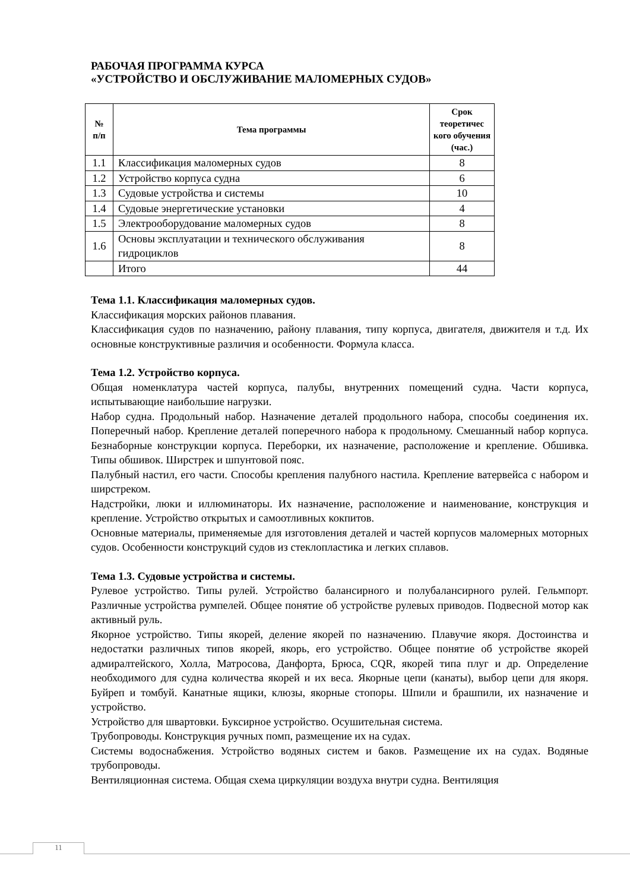РАБОЧАЯ ПРОГРАММА КУРСА
«УСТРОЙСТВО И ОБСЛУЖИВАНИЕ МАЛОМЕРНЫХ СУДОВ»
| № п/п | Тема программы | Срок теоретичес кого обучения (час.) |
| --- | --- | --- |
| 1.1 | Классификация маломерных судов | 8 |
| 1.2 | Устройство корпуса судна | 6 |
| 1.3 | Судовые устройства и системы | 10 |
| 1.4 | Судовые энергетические установки | 4 |
| 1.5 | Электрооборудование маломерных судов | 8 |
| 1.6 | Основы эксплуатации и технического обслуживания гидроциклов | 8 |
| | Итого | 44 |
Тема 1.1. Классификация маломерных судов.
Классификация морских районов плавания.
Классификация судов по назначению, району плавания, типу корпуса, двигателя, движителя и т.д. Их основные конструктивные различия и особенности. Формула класса.
Тема 1.2. Устройство корпуса.
Общая номенклатура частей корпуса, палубы, внутренних помещений судна. Части корпуса, испытывающие наибольшие нагрузки.
Набор судна. Продольный набор. Назначение деталей продольного набора, способы соединения их. Поперечный набор. Крепление деталей поперечного набора к продольному. Смешанный набор корпуса. Безнаборные конструкции корпуса. Переборки, их назначение, расположение и крепление. Обшивка. Типы обшивок. Ширстрек и шпунтовой пояс.
Палубный настил, его части. Способы крепления палубного настила. Крепление ватервейса с набором и ширстреком.
Надстройки, люки и иллюминаторы. Их назначение, расположение и наименование, конструкция и крепление. Устройство открытых и самоотливных кокпитов.
Основные материалы, применяемые для изготовления деталей и частей корпусов маломерных моторных судов. Особенности конструкций судов из стеклопластика и легких сплавов.
Тема 1.3. Судовые устройства и системы.
Рулевое устройство. Типы рулей. Устройство балансирного и полубалансирного рулей. Гельмпорт. Различные устройства румпелей. Общее понятие об устройстве рулевых приводов. Подвесной мотор как активный руль.
Якорное устройство. Типы якорей, деление якорей по назначению. Плавучие якоря. Достоинства и недостатки различных типов якорей, якорь, его устройство. Общее понятие об устройстве якорей адмиралтейского, Холла, Матросова, Данфорта, Брюса, CQR, якорей типа плуг и др. Определение необходимого для судна количества якорей и их веса. Якорные цепи (канаты), выбор цепи для якоря. Буйреп и томбуй. Канатные ящики, клюзы, якорные стопоры. Шпили и брашпили, их назначение и устройство.
Устройство для швартовки. Буксирное устройство. Осушительная система.
Трубопроводы. Конструкция ручных помп, размещение их на судах.
Системы водоснабжения. Устройство водяных систем и баков. Размещение их на судах. Водяные трубопроводы.
Вентиляционная система. Общая схема циркуляции воздуха внутри судна. Вентиляция
11